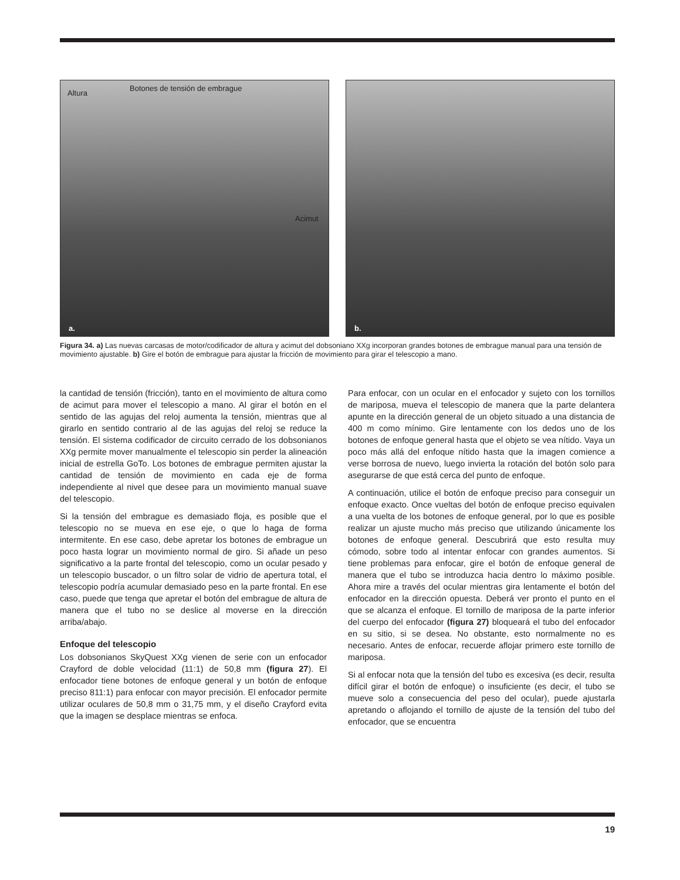Altura
Botones de tensión de embrague
Acimut
a.
b.
Figura 34. a) Las nuevas carcasas de motor/codificador de altura y acimut del dobsoniano XXg incorporan grandes botones de embrague manual para una tensión de movimiento ajustable. b) Gire el botón de embrague para ajustar la fricción de movimiento para girar el telescopio a mano.
la cantidad de tensión (fricción), tanto en el movimiento de altura como de acimut para mover el telescopio a mano. Al girar el botón en el sentido de las agujas del reloj aumenta la tensión, mientras que al girarlo en sentido contrario al de las agujas del reloj se reduce la tensión. El sistema codificador de circuito cerrado de los dobsonianos XXg permite mover manualmente el telescopio sin perder la alineación inicial de estrella GoTo. Los botones de embrague permiten ajustar la cantidad de tensión de movimiento en cada eje de forma independiente al nivel que desee para un movimiento manual suave del telescopio.
Si la tensión del embrague es demasiado floja, es posible que el telescopio no se mueva en ese eje, o que lo haga de forma intermitente. En ese caso, debe apretar los botones de embrague un poco hasta lograr un movimiento normal de giro. Si añade un peso significativo a la parte frontal del telescopio, como un ocular pesado y un telescopio buscador, o un filtro solar de vidrio de apertura total, el telescopio podría acumular demasiado peso en la parte frontal. En ese caso, puede que tenga que apretar el botón del embrague de altura de manera que el tubo no se deslice al moverse en la dirección arriba/abajo.
Enfoque del telescopio
Los dobsonianos SkyQuest XXg vienen de serie con un enfocador Crayford de doble velocidad (11:1) de 50,8 mm (figura 27). El enfocador tiene botones de enfoque general y un botón de enfoque preciso 811:1) para enfocar con mayor precisión. El enfocador permite utilizar oculares de 50,8 mm o 31,75 mm, y el diseño Crayford evita que la imagen se desplace mientras se enfoca.
Para enfocar, con un ocular en el enfocador y sujeto con los tornillos de mariposa, mueva el telescopio de manera que la parte delantera apunte en la dirección general de un objeto situado a una distancia de 400 m como mínimo. Gire lentamente con los dedos uno de los botones de enfoque general hasta que el objeto se vea nítido. Vaya un poco más allá del enfoque nítido hasta que la imagen comience a verse borrosa de nuevo, luego invierta la rotación del botón solo para asegurarse de que está cerca del punto de enfoque.
A continuación, utilice el botón de enfoque preciso para conseguir un enfoque exacto. Once vueltas del botón de enfoque preciso equivalen a una vuelta de los botones de enfoque general, por lo que es posible realizar un ajuste mucho más preciso que utilizando únicamente los botones de enfoque general. Descubrirá que esto resulta muy cómodo, sobre todo al intentar enfocar con grandes aumentos. Si tiene problemas para enfocar, gire el botón de enfoque general de manera que el tubo se introduzca hacia dentro lo máximo posible. Ahora mire a través del ocular mientras gira lentamente el botón del enfocador en la dirección opuesta. Deberá ver pronto el punto en el que se alcanza el enfoque. El tornillo de mariposa de la parte inferior del cuerpo del enfocador (figura 27) bloqueará el tubo del enfocador en su sitio, si se desea. No obstante, esto normalmente no es necesario. Antes de enfocar, recuerde aflojar primero este tornillo de mariposa.
Si al enfocar nota que la tensión del tubo es excesiva (es decir, resulta difícil girar el botón de enfoque) o insuficiente (es decir, el tubo se mueve solo a consecuencia del peso del ocular), puede ajustarla apretando o aflojando el tornillo de ajuste de la tensión del tubo del enfocador, que se encuentra
19